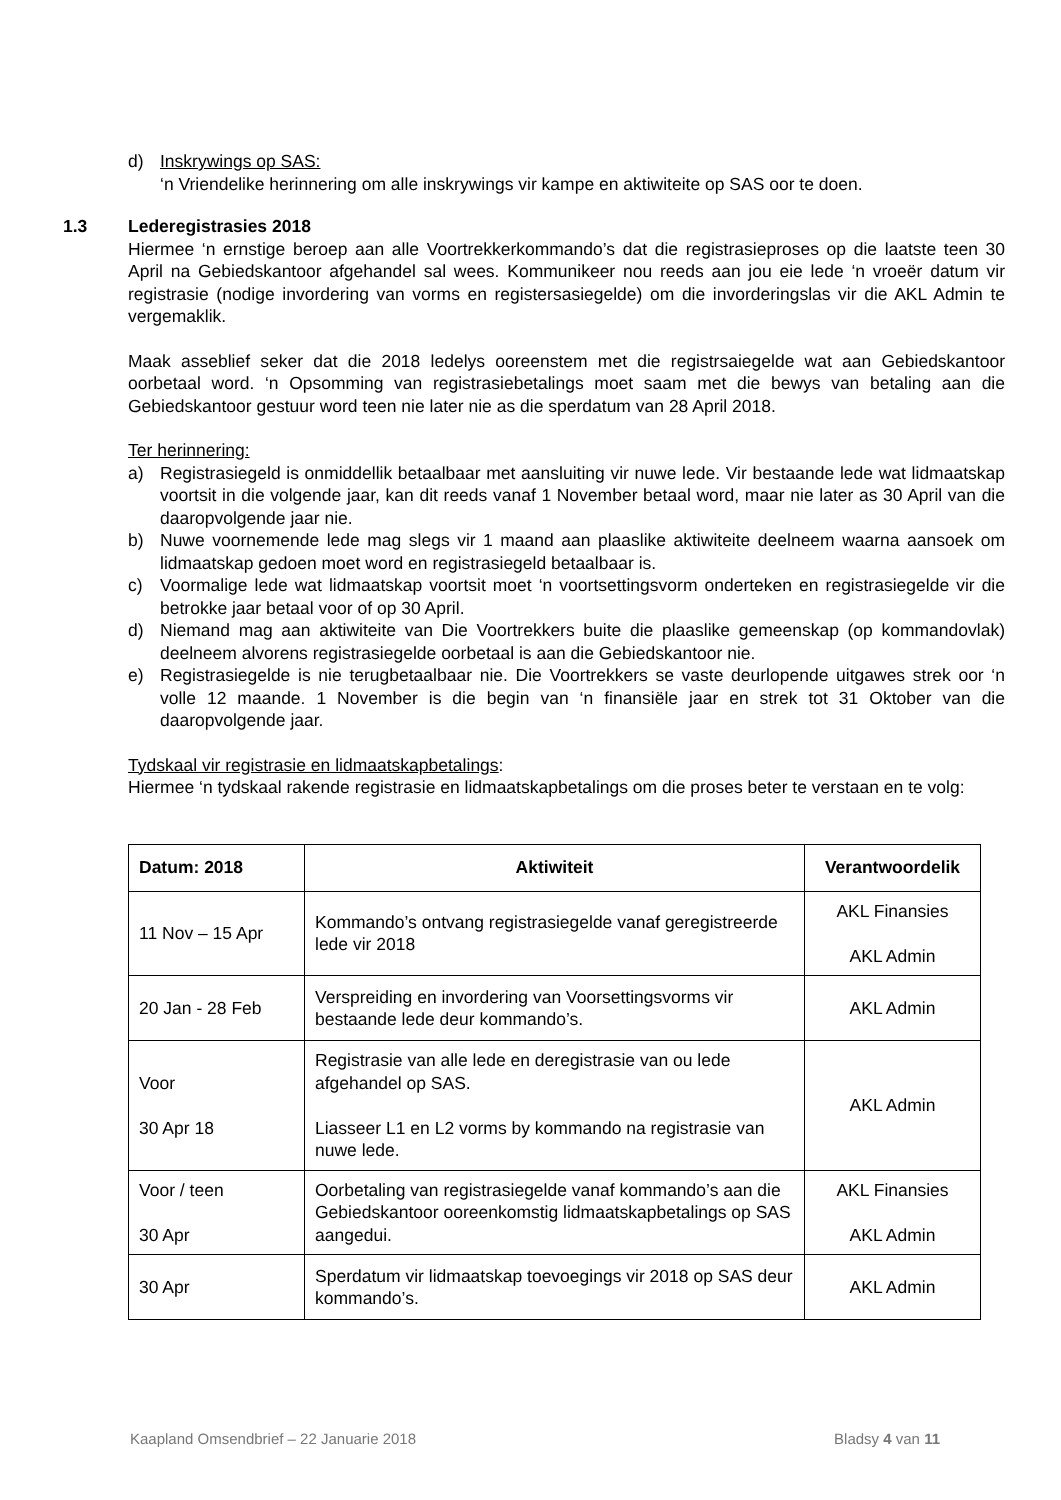d) Inskrywings op SAS:
‘n Vriendelike herinnering om alle inskrywings vir kampe en aktiwiteite op SAS oor te doen.
1.3 Lederegistrasies 2018
Hiermee ‘n ernstige beroep aan alle Voortrekkerkommando’s dat die registrasieproses op die laatste teen 30 April na Gebiedskantoor afgehandel sal wees. Kommunikeer nou reeds aan jou eie lede ‘n vroeër datum vir registrasie (nodige invordering van vorms en registersasiegelde) om die invorderingslas vir die AKL Admin te vergemaklik.
Maak asseblief seker dat die 2018 ledelys ooreenstem met die registrsaiegelde wat aan Gebiedskantoor oorbetaal word. ‘n Opsomming van registrasiebetalings moet saam met die bewys van betaling aan die Gebiedskantoor gestuur word teen nie later nie as die sperdatum van 28 April 2018.
Ter herinnering:
a) Registrasiegeld is onmiddellik betaalbaar met aansluiting vir nuwe lede. Vir bestaande lede wat lidmaatskap voortsit in die volgende jaar, kan dit reeds vanaf 1 November betaal word, maar nie later as 30 April van die daaropvolgende jaar nie.
b) Nuwe voornemende lede mag slegs vir 1 maand aan plaaslike aktiwiteite deelneem waarna aansoek om lidmaatskap gedoen moet word en registrasiegeld betaalbaar is.
c) Voormalige lede wat lidmaatskap voortsit moet ‘n voortsettingsvorm onderteken en registrasiegelde vir die betrokke jaar betaal voor of op 30 April.
d) Niemand mag aan aktiwiteite van Die Voortrekkers buite die plaaslike gemeenskap (op kommandovlak) deelneem alvorens registrasiegelde oorbetaal is aan die Gebiedskantoor nie.
e) Registrasiegelde is nie terugbetaalbaar nie. Die Voortrekkers se vaste deurlopende uitgawes strek oor ‘n volle 12 maande. 1 November is die begin van ‘n finansiële jaar en strek tot 31 Oktober van die daaropvolgende jaar.
Tydskaal vir registrasie en lidmaatskapbetalings:
Hiermee ‘n tydskaal rakende registrasie en lidmaatskapbetalings om die proses beter te verstaan en te volg:
| Datum: 2018 | Aktiwiteit | Verantwoordelik |
| --- | --- | --- |
| 11 Nov – 15 Apr | Kommando’s ontvang registrasiegelde vanaf geregistreerde lede vir 2018 | AKL Finansies AKL Admin |
| 20 Jan - 28 Feb | Verspreiding en invordering van Voorsettingsvorms vir bestaande lede deur kommando’s. | AKL Admin |
| Voor 30 Apr 18 | Registrasie van alle lede en deregistrasie van ou lede afgehandel op SAS. Liasseer L1 en L2 vorms by kommando na registrasie van nuwe lede. | AKL Admin |
| Voor / teen 30 Apr | Oorbetaling van registrasiegelde vanaf kommando’s aan die Gebiedskantoor ooreenkomstig lidmaatskapbetalings op SAS aangedui. | AKL Finansies AKL Admin |
| 30 Apr | Sperdatum vir lidmaatskap toevoegings vir 2018 op SAS deur kommando’s. | AKL Admin |
Kaapland Omsendbrief – 22 Januarie 2018 Bladsy 4 van 11